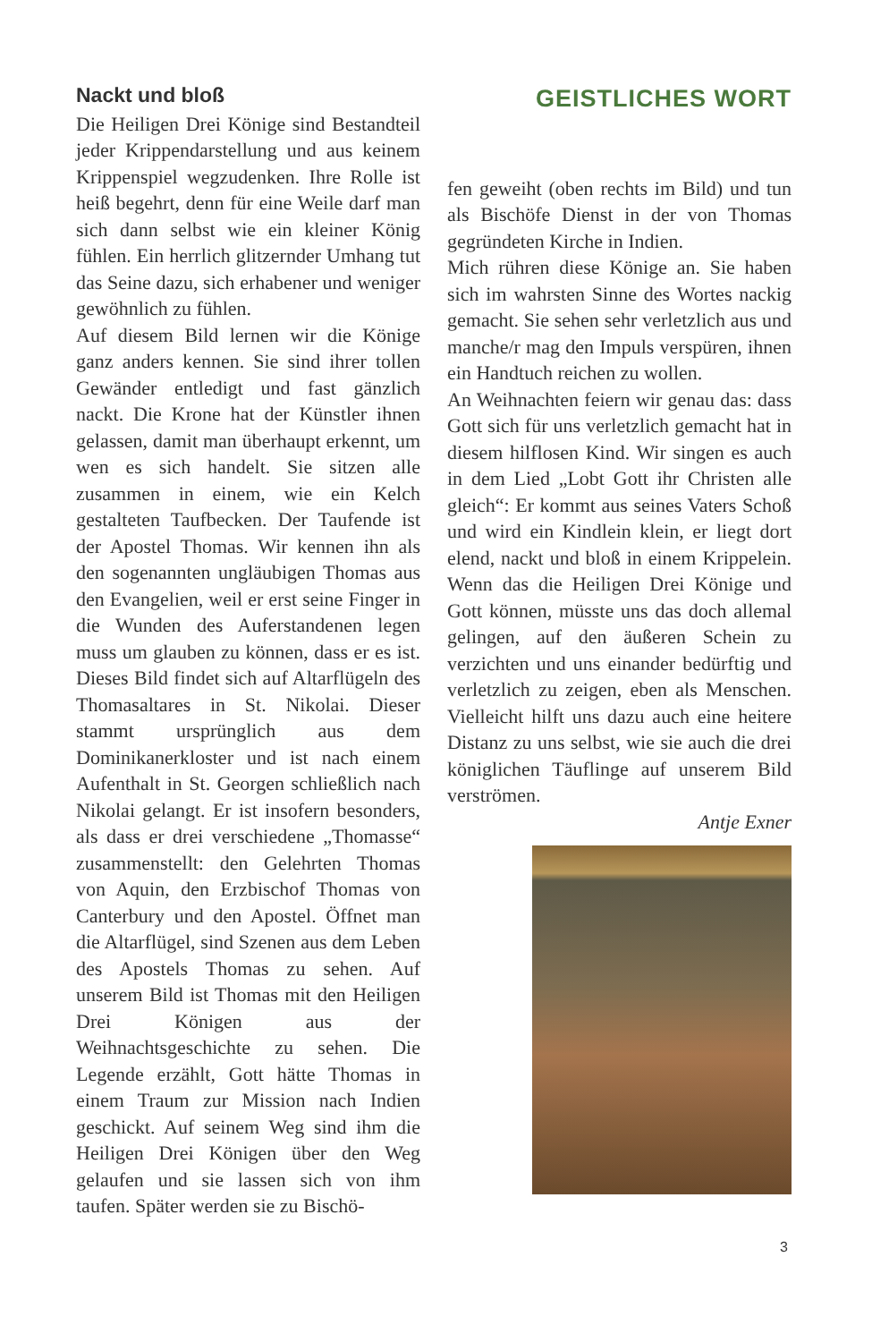Nackt und bloß
Die Heiligen Drei Könige sind Bestandteil jeder Krippendarstellung und aus keinem Krippenspiel wegzudenken. Ihre Rolle ist heiß begehrt, denn für eine Weile darf man sich dann selbst wie ein kleiner König fühlen. Ein herrlich glitzernder Umhang tut das Seine dazu, sich erhabener und weniger gewöhnlich zu fühlen.
Auf diesem Bild lernen wir die Könige ganz anders kennen. Sie sind ihrer tollen Gewänder entledigt und fast gänzlich nackt. Die Krone hat der Künstler ihnen gelassen, damit man überhaupt erkennt, um wen es sich handelt. Sie sitzen alle zusammen in einem, wie ein Kelch gestalteten Taufbecken. Der Taufende ist der Apostel Thomas. Wir kennen ihn als den sogenannten ungläubigen Thomas aus den Evangelien, weil er erst seine Finger in die Wunden des Auferstandenen legen muss um glauben zu können, dass er es ist. Dieses Bild findet sich auf Altarflügeln des Thomasaltares in St. Nikolai. Dieser stammt ursprünglich aus dem Dominikanerkloster und ist nach einem Aufenthalt in St. Georgen schließlich nach Nikolai gelangt. Er ist insofern besonders, als dass er drei verschiedene „Thomasse“ zusammenstellt: den Gelehrten Thomas von Aquin, den Erzbischof Thomas von Canterbury und den Apostel. Öffnet man die Altarflügel, sind Szenen aus dem Leben des Apostels Thomas zu sehen. Auf unserem Bild ist Thomas mit den Heiligen Drei Königen aus der Weihnachtsgeschichte zu sehen. Die Legende erzählt, Gott hätte Thomas in einem Traum zur Mission nach Indien geschickt. Auf seinem Weg sind ihm die Heiligen Drei Königen über den Weg gelaufen und sie lassen sich von ihm taufen. Später werden sie zu Bischö-
GEISTLICHES WORT
fen geweiht (oben rechts im Bild) und tun als Bischöfe Dienst in der von Thomas gegründeten Kirche in Indien.
Mich rühren diese Könige an. Sie haben sich im wahrsten Sinne des Wortes nackig gemacht. Sie sehen sehr verletzlich aus und manche/r mag den Impuls verspüren, ihnen ein Handtuch reichen zu wollen.
An Weihnachten feiern wir genau das: dass Gott sich für uns verletzlich gemacht hat in diesem hilflosen Kind. Wir singen es auch in dem Lied „Lobt Gott ihr Christen alle gleich“: Er kommt aus seines Vaters Schoß und wird ein Kindlein klein, er liegt dort elend, nackt und bloß in einem Krippelein. Wenn das die Heiligen Drei Könige und Gott können, müsste uns das doch allemal gelingen, auf den äußeren Schein zu verzichten und uns einander bedürftig und verletzlich zu zeigen, eben als Menschen. Vielleicht hilft uns dazu auch eine heitere Distanz zu uns selbst, wie sie auch die drei königlichen Täuflinge auf unserem Bild verströmen.
Antje Exner
3